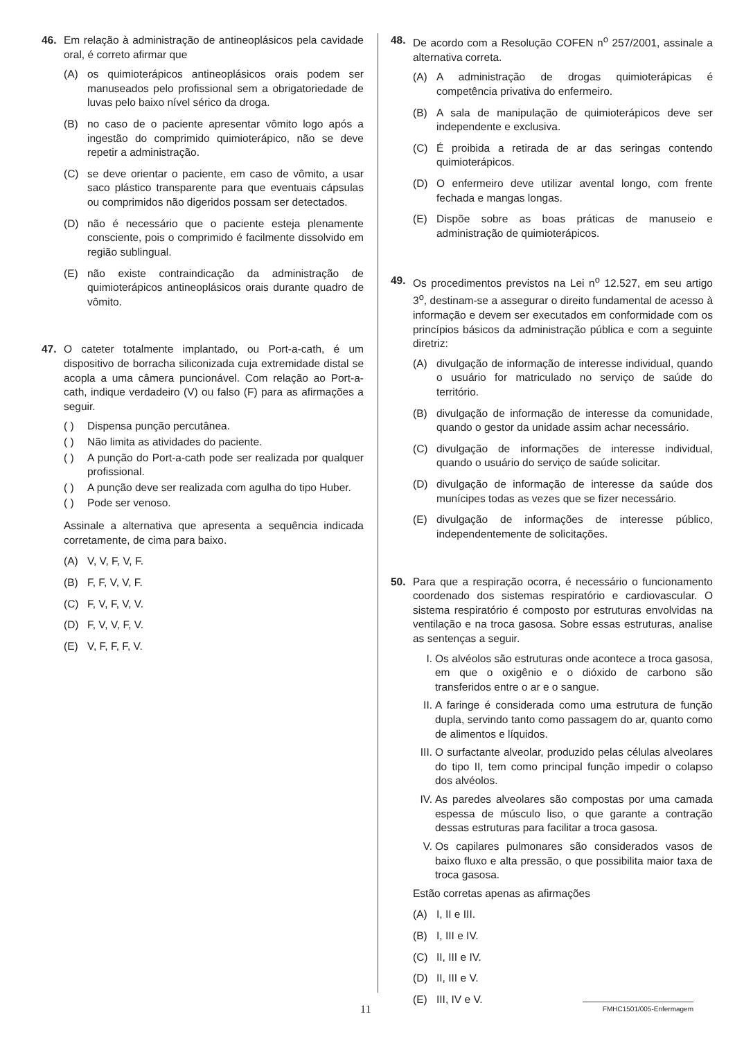46. Em relação à administração de antineoplásicos pela cavidade oral, é correto afirmar que
(A) os quimioterápicos antineoplásicos orais podem ser manuseados pelo profissional sem a obrigatoriedade de luvas pelo baixo nível sérico da droga.
(B) no caso de o paciente apresentar vômito logo após a ingestão do comprimido quimioterápico, não se deve repetir a administração.
(C) se deve orientar o paciente, em caso de vômito, a usar saco plástico transparente para que eventuais cápsulas ou comprimidos não digeridos possam ser detectados.
(D) não é necessário que o paciente esteja plenamente consciente, pois o comprimido é facilmente dissolvido em região sublingual.
(E) não existe contraindicação da administração de quimioterápicos antineoplásicos orais durante quadro de vômito.
47. O cateter totalmente implantado, ou Port-a-cath, é um dispositivo de borracha siliconizada cuja extremidade distal se acopla a uma câmera puncionável. Com relação ao Port-a-cath, indique verdadeiro (V) ou falso (F) para as afirmações a seguir.
( ) Dispensa punção percutânea.
( ) Não limita as atividades do paciente.
( ) A punção do Port-a-cath pode ser realizada por qualquer profissional.
( ) A punção deve ser realizada com agulha do tipo Huber.
( ) Pode ser venoso.
Assinale a alternativa que apresenta a sequência indicada corretamente, de cima para baixo.
(A) V, V, F, V, F.
(B) F, F, V, V, F.
(C) F, V, F, V, V.
(D) F, V, V, F, V.
(E) V, F, F, F, V.
48. De acordo com a Resolução COFEN n<sup>o</sup> 257/2001, assinale a alternativa correta.
(A) A administração de drogas quimioterápicas é competência privativa do enfermeiro.
(B) A sala de manipulação de quimioterápicos deve ser independente e exclusiva.
(C) É proibida a retirada de ar das seringas contendo quimioterápicos.
(D) O enfermeiro deve utilizar avental longo, com frente fechada e mangas longas.
(E) Dispõe sobre as boas práticas de manuseio e administração de quimioterápicos.
49. Os procedimentos previstos na Lei n<sup>o</sup> 12.527, em seu artigo 3<sup>o</sup>, destinam-se a assegurar o direito fundamental de acesso à informação e devem ser executados em conformidade com os princípios básicos da administração pública e com a seguinte diretriz:
(A) divulgação de informação de interesse individual, quando o usuário for matriculado no serviço de saúde do território.
(B) divulgação de informação de interesse da comunidade, quando o gestor da unidade assim achar necessário.
(C) divulgação de informações de interesse individual, quando o usuário do serviço de saúde solicitar.
(D) divulgação de informação de interesse da saúde dos munícipes todas as vezes que se fizer necessário.
(E) divulgação de informações de interesse público, independentemente de solicitações.
50. Para que a respiração ocorra, é necessário o funcionamento coordenado dos sistemas respiratório e cardiovascular. O sistema respiratório é composto por estruturas envolvidas na ventilação e na troca gasosa. Sobre essas estruturas, analise as sentenças a seguir.
I. Os alvéolos são estruturas onde acontece a troca gasosa, em que o oxigênio e o dióxido de carbono são transferidos entre o ar e o sangue.
II. A faringe é considerada como uma estrutura de função dupla, servindo tanto como passagem do ar, quanto como de alimentos e líquidos.
III. O surfactante alveolar, produzido pelas células alveolares do tipo II, tem como principal função impedir o colapso dos alvéolos.
IV. As paredes alveolares são compostas por uma camada espessa de músculo liso, o que garante a contração dessas estruturas para facilitar a troca gasosa.
V. Os capilares pulmonares são considerados vasos de baixo fluxo e alta pressão, o que possibilita maior taxa de troca gasosa.
Estão corretas apenas as afirmações
(A) I, II e III.
(B) I, III e IV.
(C) II, III e IV.
(D) II, III e V.
(E) III, IV e V.
11 FMHC1501/005-Enfermagem